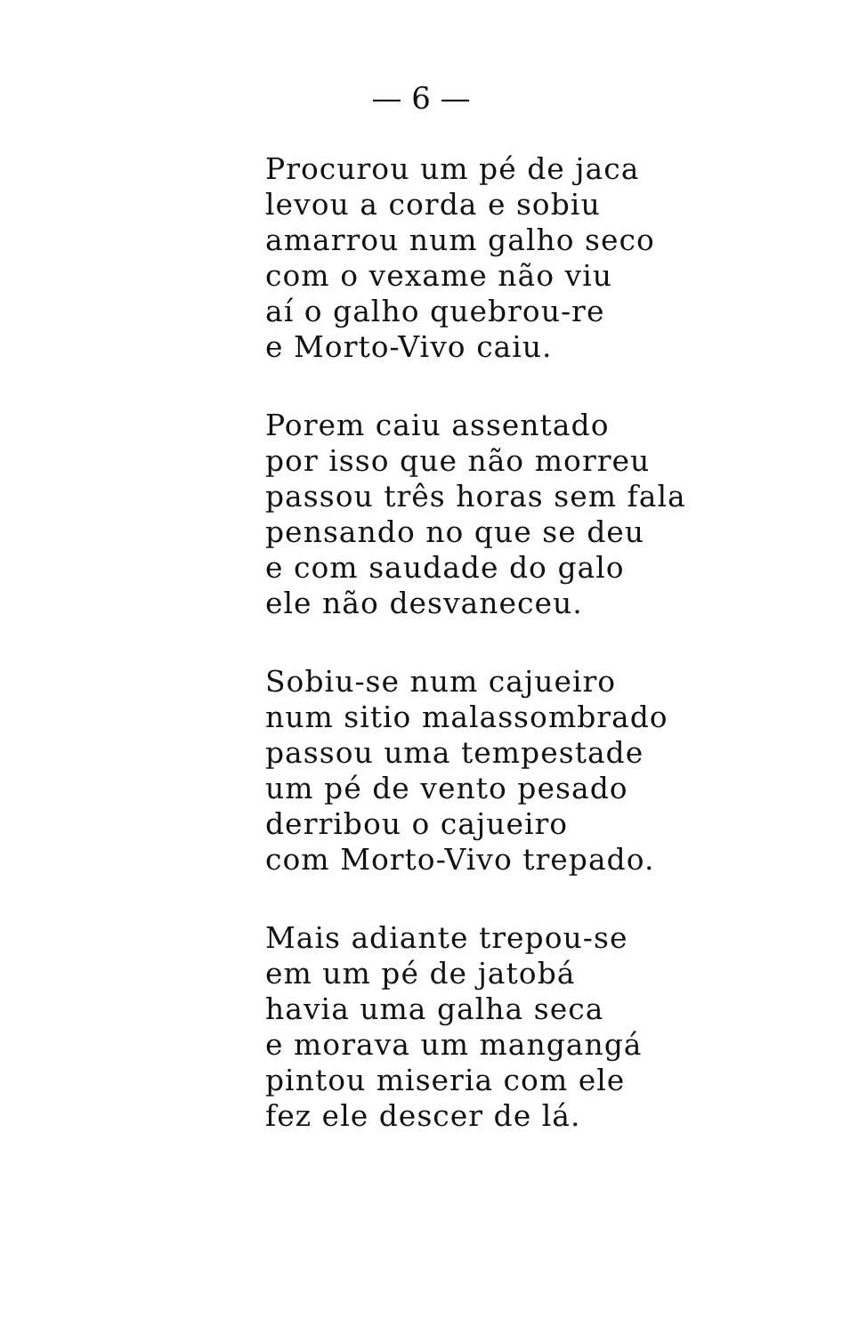— 6 —
Procurou um pé de jaca
levou a corda e sobiu
amarrou num galho seco
com o vexame não viu
aí o galho quebrou-re
e Morto-Vivo caiu.
Porem caiu assentado
por isso que não morreu
passou três horas sem fala
pensando no que se deu
e com saudade do galo
ele não desvaneceu.
Sobiu-se num cajueiro
num sitio malassombrado
passou uma tempestade
um pé de vento pesado
derribou o cajueiro
com Morto-Vivo trepado.
Mais adiante trepou-se
em um pé de jatobá
havia uma galha seca
e morava um mangangá
pintou miseria com ele
fez ele descer de lá.